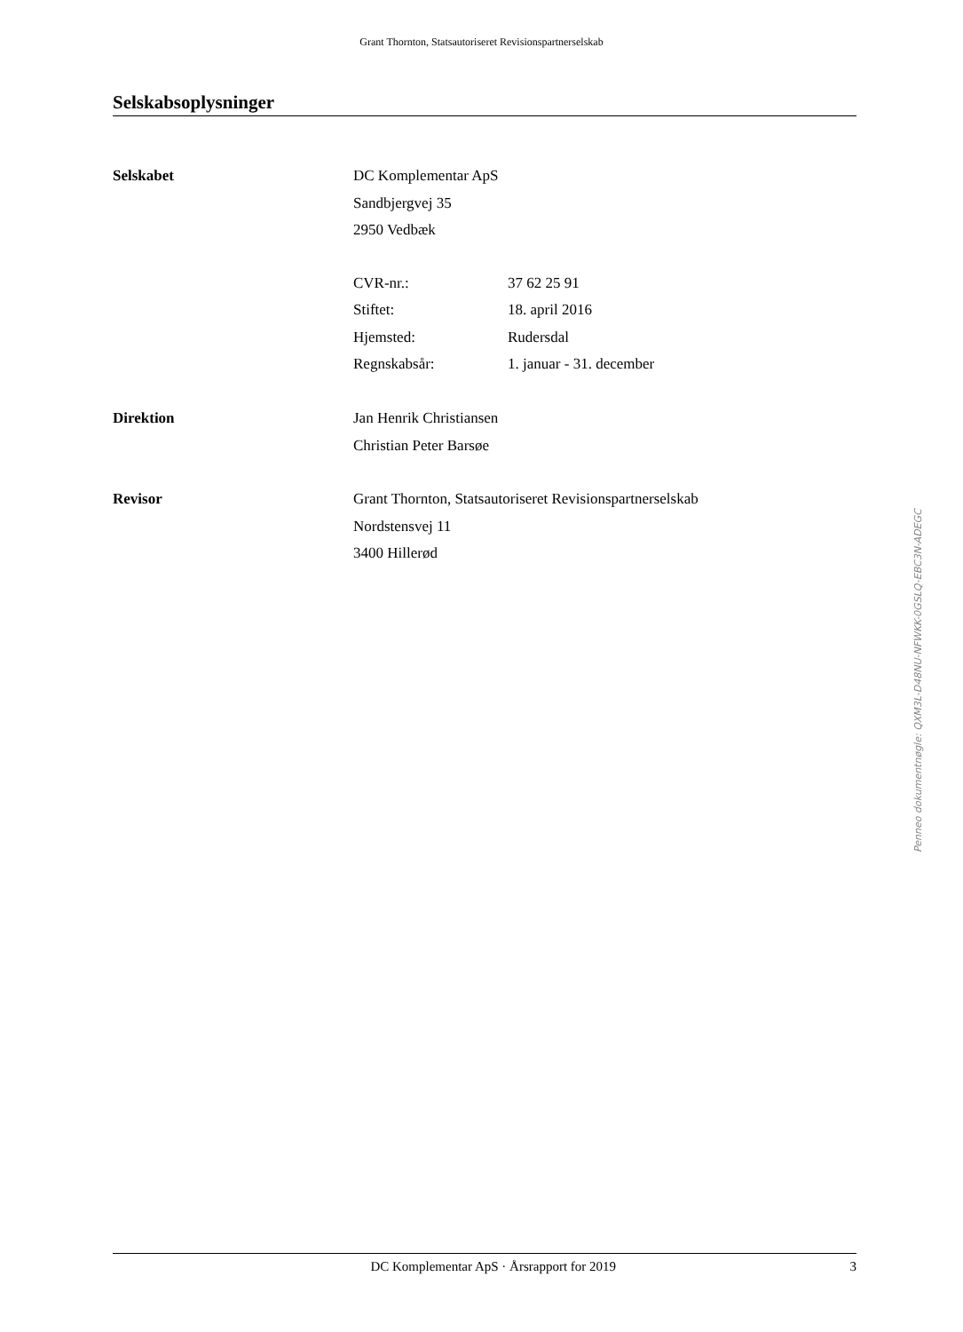Grant Thornton, Statsautoriseret Revisionspartnerselskab
Selskabsoplysninger
Selskabet DC Komplementar ApS
Sandbjergvej 35
2950 Vedbæk
CVR-nr.: 37 62 25 91
Stiftet: 18. april 2016
Hjemsted: Rudersdal
Regnskabsår: 1. januar - 31. december
Direktion Jan Henrik Christiansen
Christian Peter Barsøe
Revisor Grant Thornton, Statsautoriseret Revisionspartnerselskab
Nordstensvej 11
3400 Hillerød
Penneo dokumentnøgle: QXM3L-D48NU-NFWKK-0GSLQ-EBC3N-ADEGC
DC Komplementar ApS · Årsrapport for 2019 3